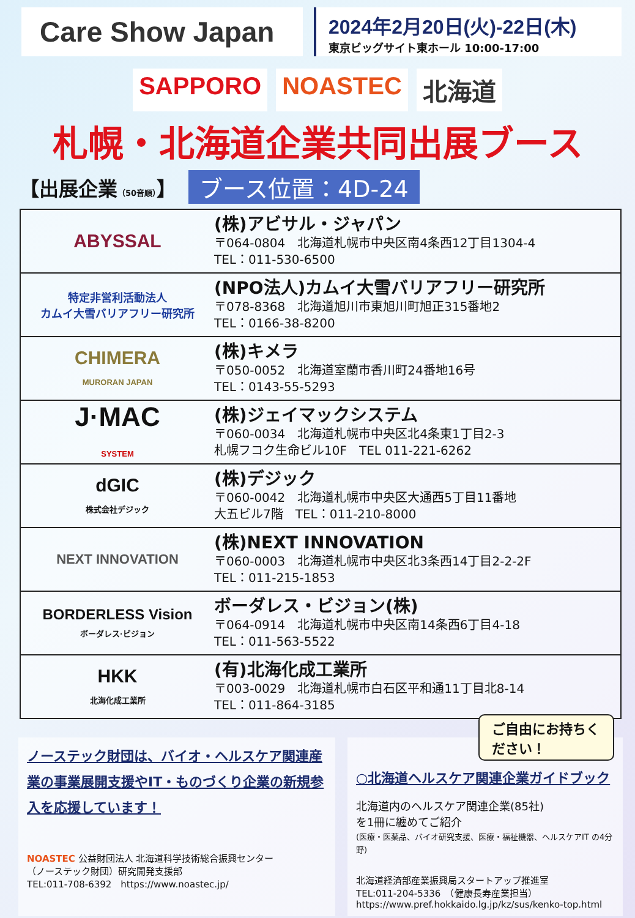Care Show Japan
2024年2月20日(火)-22日(木)
東京ビッグサイト東ホール 10:00-17:00
SAPPORO NOASTEC 北海道
札幌・北海道企業共同出展ブース
【出展企業（50音順）】 ブース位置：4D-24
| ABYSSAL | (株)アビサル・ジャパン 〒064-0804 北海道札幌市中央区南4条西12丁目1304-4 TEL：011-530-6500 |
| 特定非営利活動法人 カムイ大雪バリアフリー研究所 | (NPO法人)カムイ大雪バリアフリー研究所 〒078-8368 北海道旭川市東旭川町旭正315番地2 TEL：0166-38-8200 |
| CHIMERA MURORAN JAPAN | (株)キメラ 〒050-0052 北海道室蘭市香川町24番地16号 TEL：0143-55-5293 |
| J·MAC SYSTEM | (株)ジェイマックシステム 〒060-0034 北海道札幌市中央区北4条東1丁目2-3 札幌フコク生命ビル10F TEL 011-221-6262 |
| dGIC 株式会社デジック | (株)デジック 〒060-0042 北海道札幌市中央区大通西5丁目11番地 大五ビル7階 TEL：011-210-8000 |
| NEXT INNOVATION | (株)NEXT INNOVATION 〒060-0003 北海道札幌市中央区北3条西14丁目2-2-2F TEL：011-215-1853 |
| BORDERLESS Vision ボーダレス·ビジョン | ボーダレス・ビジョン(株) 〒064-0914 北海道札幌市中央区南14条西6丁目4-18 TEL：011-563-5522 |
| HKK 北海化成工業所 | (有)北海化成工業所 〒003-0029 北海道札幌市白石区平和通11丁目北8-14 TEL：011-864-3185 |
ノーステック財団は、バイオ・ヘルスケア関連産業の事業展開支援やIT・ものづくり企業の新規参入を応援しています！
NOASTEC 公益財団法人 北海道科学技術総合振興センター
（ノーステック財団）研究開発支援部
TEL:011-708-6392　https://www.noastec.jp/
ご自由にお持ちください！
○北海道ヘルスケア関連企業ガイドブック
北海道内のヘルスケア関連企業(85社)
を1冊に纏めてご紹介
(医療・医薬品、バイオ研究支援、医療・福祉機器、ヘルスケアIT の4分野)
北海道経済部産業振興局スタートアップ推進室
TEL:011-204-5336　（健康長寿産業担当）
https://www.pref.hokkaido.lg.jp/kz/sus/kenko-top.html